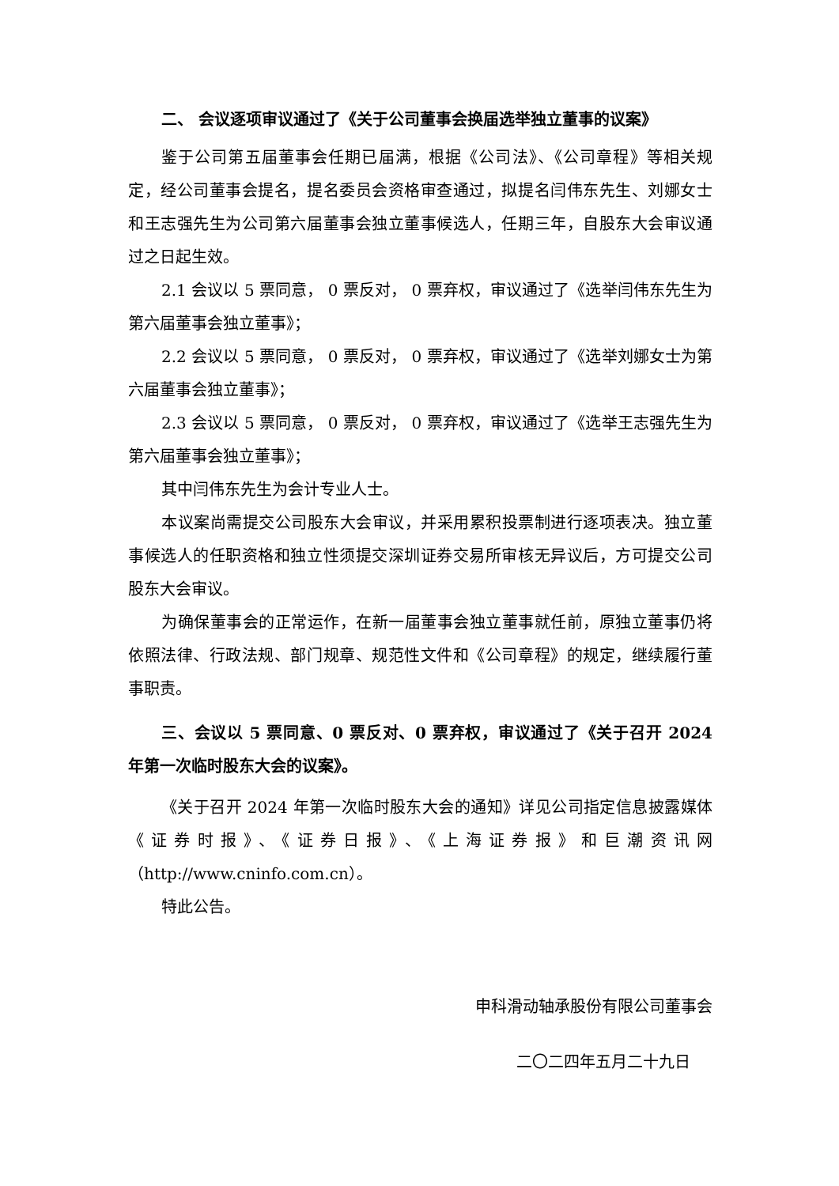二、 会议逐项审议通过了《关于公司董事会换届选举独立董事的议案》
鉴于公司第五届董事会任期已届满，根据《公司法》、《公司章程》等相关规定，经公司董事会提名，提名委员会资格审查通过，拟提名闫伟东先生、刘娜女士和王志强先生为公司第六届董事会独立董事候选人，任期三年，自股东大会审议通过之日起生效。
2.1 会议以 5 票同意， 0 票反对， 0 票弃权，审议通过了《选举闫伟东先生为第六届董事会独立董事》；
2.2 会议以 5 票同意， 0 票反对， 0 票弃权，审议通过了《选举刘娜女士为第六届董事会独立董事》；
2.3 会议以 5 票同意， 0 票反对， 0 票弃权，审议通过了《选举王志强先生为第六届董事会独立董事》；
其中闫伟东先生为会计专业人士。
本议案尚需提交公司股东大会审议，并采用累积投票制进行逐项表决。独立董事候选人的任职资格和独立性须提交深圳证券交易所审核无异议后，方可提交公司股东大会审议。
为确保董事会的正常运作，在新一届董事会独立董事就任前，原独立董事仍将依照法律、行政法规、部门规章、规范性文件和《公司章程》的规定，继续履行董事职责。
三、会议以 5 票同意、0 票反对、0 票弃权，审议通过了《关于召开 2024 年第一次临时股东大会的议案》。
《关于召开 2024 年第一次临时股东大会的通知》详见公司指定信息披露媒体《证券时报》、《证券日报》、《上海证券报》和巨潮资讯网（http://www.cninfo.com.cn）。
特此公告。
申科滑动轴承股份有限公司董事会
二〇二四年五月二十九日